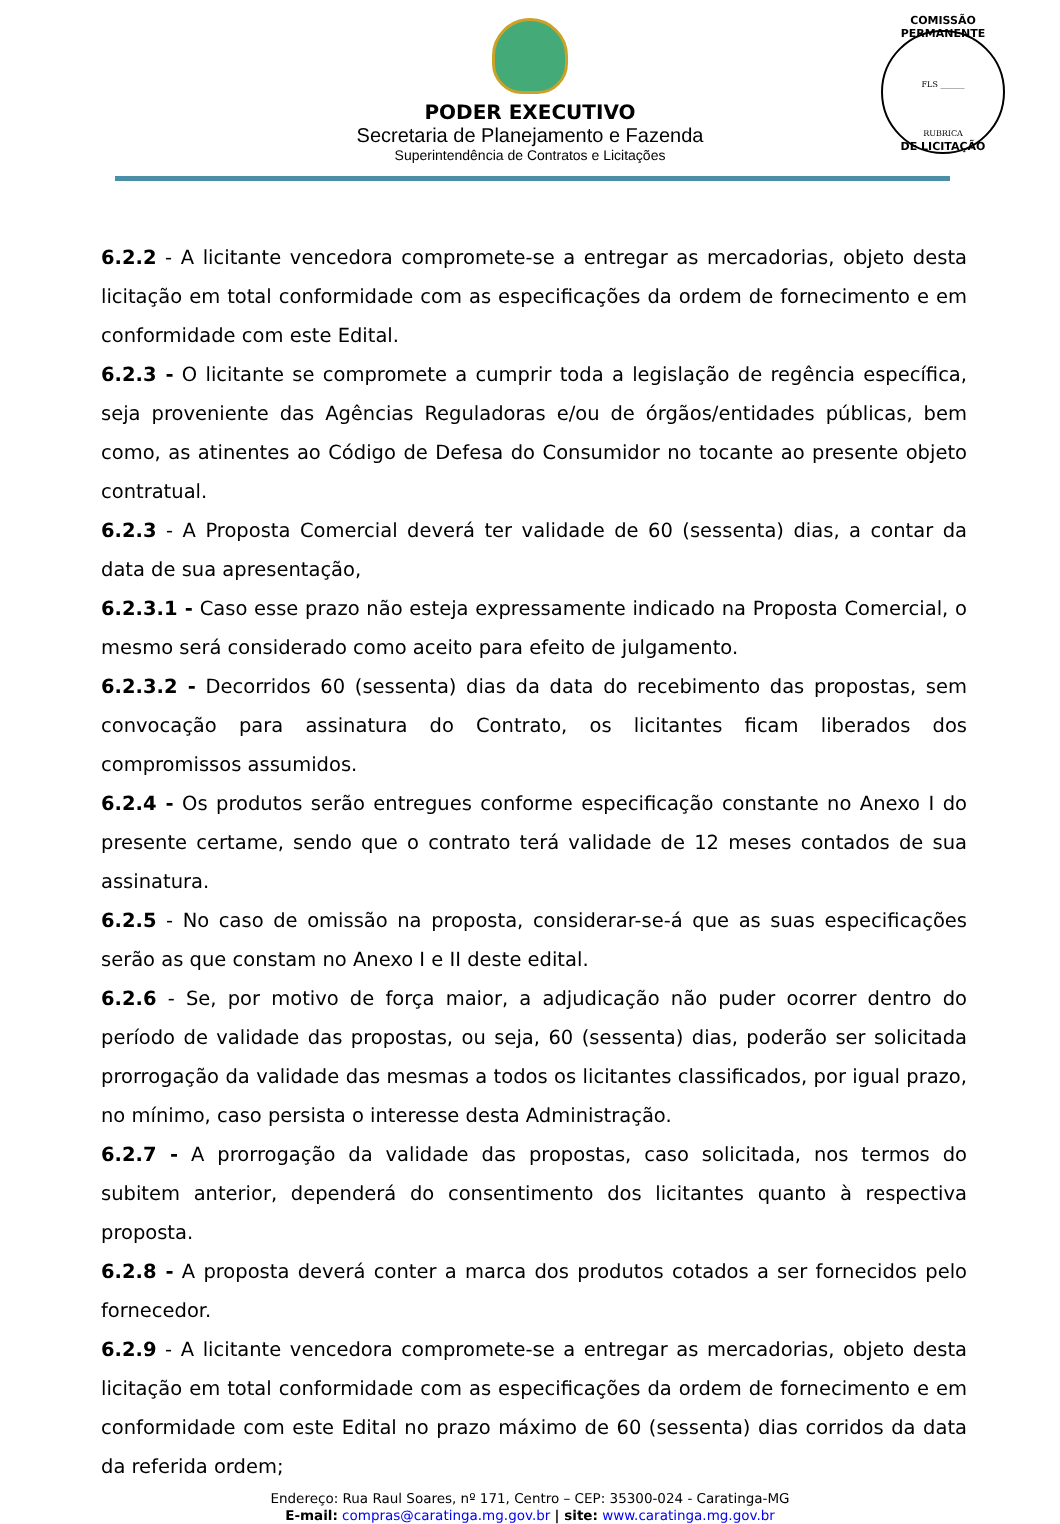PODER EXECUTIVO
Secretaria de Planejamento e Fazenda
Superintendência de Contratos e Licitações
COMISSÃO PERMANENTE
FLS ______
RUBRICA
DE LICITAÇÃO
6.2.2 - A licitante vencedora compromete-se a entregar as mercadorias, objeto desta licitação em total conformidade com as especificações da ordem de fornecimento e em conformidade com este Edital.
6.2.3 - O licitante se compromete a cumprir toda a legislação de regência específica, seja proveniente das Agências Reguladoras e/ou de órgãos/entidades públicas, bem como, as atinentes ao Código de Defesa do Consumidor no tocante ao presente objeto contratual.
6.2.3 - A Proposta Comercial deverá ter validade de 60 (sessenta) dias, a contar da data de sua apresentação,
6.2.3.1 - Caso esse prazo não esteja expressamente indicado na Proposta Comercial, o mesmo será considerado como aceito para efeito de julgamento.
6.2.3.2 - Decorridos 60 (sessenta) dias da data do recebimento das propostas, sem convocação para assinatura do Contrato, os licitantes ficam liberados dos compromissos assumidos.
6.2.4 - Os produtos serão entregues conforme especificação constante no Anexo I do presente certame, sendo que o contrato terá validade de 12 meses contados de sua assinatura.
6.2.5 - No caso de omissão na proposta, considerar-se-á que as suas especificações serão as que constam no Anexo I e II deste edital.
6.2.6 - Se, por motivo de força maior, a adjudicação não puder ocorrer dentro do período de validade das propostas, ou seja, 60 (sessenta) dias, poderão ser solicitada prorrogação da validade das mesmas a todos os licitantes classificados, por igual prazo, no mínimo, caso persista o interesse desta Administração.
6.2.7 - A prorrogação da validade das propostas, caso solicitada, nos termos do subitem anterior, dependerá do consentimento dos licitantes quanto à respectiva proposta.
6.2.8 - A proposta deverá conter a marca dos produtos cotados a ser fornecidos pelo fornecedor.
6.2.9 - A licitante vencedora compromete-se a entregar as mercadorias, objeto desta licitação em total conformidade com as especificações da ordem de fornecimento e em conformidade com este Edital no prazo máximo de 60 (sessenta) dias corridos da data da referida ordem;
Endereço: Rua Raul Soares, nº 171, Centro – CEP: 35300-024 - Caratinga-MG
E-mail: compras@caratinga.mg.gov.br | site: www.caratinga.mg.gov.br